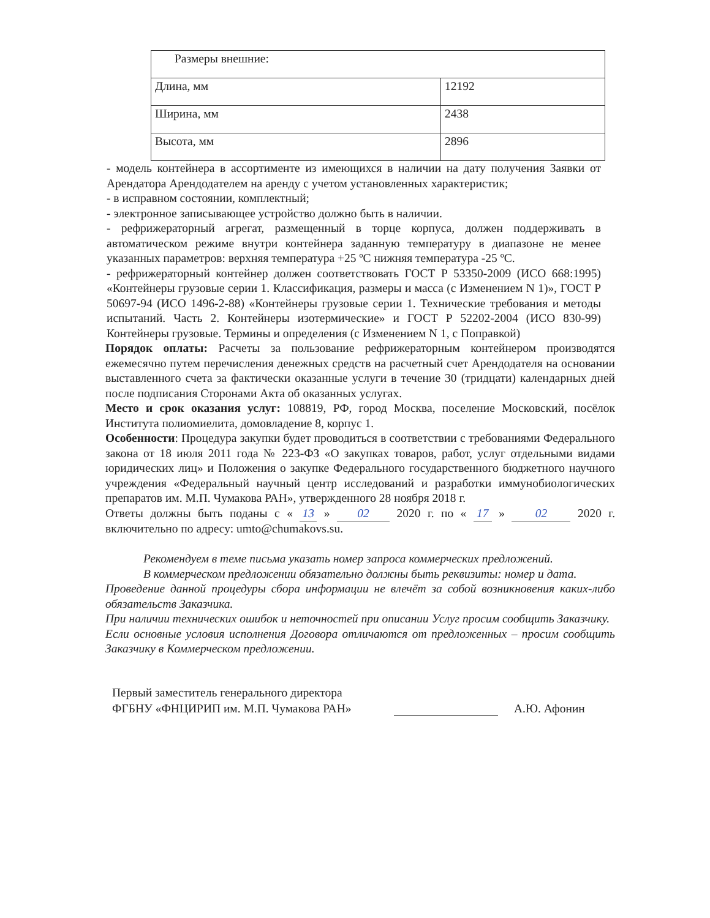| Размеры внешние: | |
| Длина, мм | 12192 |
| Ширина, мм | 2438 |
| Высота, мм | 2896 |
- модель контейнера в ассортименте из имеющихся в наличии на дату получения Заявки от Арендатора Арендодателем на аренду с учетом установленных характеристик;
- в исправном состоянии, комплектный;
- электронное записывающее устройство должно быть в наличии.
- рефрижераторный агрегат, размещенный в торце корпуса, должен поддерживать в автоматическом режиме внутри контейнера заданную температуру в диапазоне не менее указанных параметров: верхняя температура +25 ºС нижняя температура -25 ºС.
- рефрижераторный контейнер должен соответствовать ГОСТ Р 53350-2009 (ИСО 668:1995) «Контейнеры грузовые серии 1. Классификация, размеры и масса (с Изменением N 1)», ГОСТ Р 50697-94 (ИСО 1496-2-88) «Контейнеры грузовые серии 1. Технические требования и методы испытаний. Часть 2. Контейнеры изотермические» и ГОСТ Р 52202-2004 (ИСО 830-99) Контейнеры грузовые. Термины и определения (с Изменением N 1, с Поправкой)
Порядок оплаты: Расчеты за пользование рефрижераторным контейнером производятся ежемесячно путем перечисления денежных средств на расчетный счет Арендодателя на основании выставленного счета за фактически оказанные услуги в течение 30 (тридцати) календарных дней после подписания Сторонами Акта об оказанных услугах.
Место и срок оказания услуг: 108819, РФ, город Москва, поселение Московский, посёлок Института полиомиелита, домовладение 8, корпус 1.
Особенности: Процедура закупки будет проводиться в соответствии с требованиями Федерального закона от 18 июля 2011 года № 223-ФЗ «О закупках товаров, работ, услуг отдельными видами юридических лиц» и Положения о закупке Федерального государственного бюджетного научного учреждения «Федеральный научный центр исследований и разработки иммунобиологических препаратов им. М.П. Чумакова РАН», утвержденного 28 ноября 2018 г.
Ответы должны быть поданы с « 13 » 02 2020 г. по « 17 » 02 2020 г. включительно по адресу: umto@chumakovs.su.
Рекомендуем в теме письма указать номер запроса коммерческих предложений.
В коммерческом предложении обязательно должны быть реквизиты: номер и дата.
Проведение данной процедуры сбора информации не влечёт за собой возникновения каких-либо обязательств Заказчика.
При наличии технических ошибок и неточностей при описании Услуг просим сообщить Заказчику.
Если основные условия исполнения Договора отличаются от предложенных – просим сообщить Заказчику в Коммерческом предложении.
Первый заместитель генерального директора
ФГБНУ «ФНЦИРИП им. М.П. Чумакова РАН»
А.Ю. Афонин